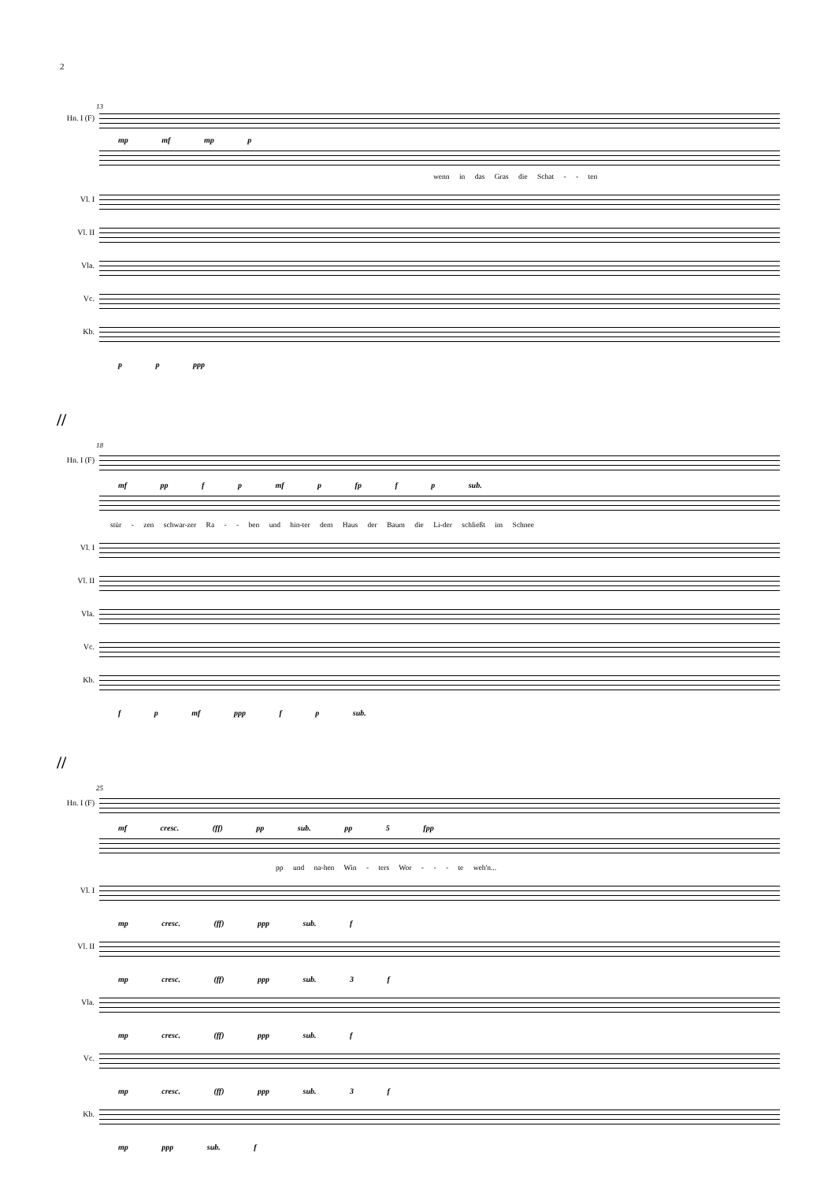2
13
Hn. I (F)
mp mf mp p
wenn in das Gras die Schat - - ten
Vl. I
Vl. II
Vla.
Vc.
Kb.
p p ppp
//
18
Hn. I (F)
mf pp f p mf p fp f p sub.
stür - zen schwar-zer Ra - - ben und hin-ter dem Haus der Baum die Li-der schließt im Schnee
Vl. I
Vl. II
Vla.
Vc.
Kb.
f p mf ppp f p sub.
//
25
Hn. I (F)
mf cresc. (ff) pp sub. pp 5 fpp
pp und na-hen Win - ters Wor - - - te weh'n...
Vl. I
mp cresc. (ff) ppp sub. f
Vl. II
mp cresc. (ff) ppp sub. 3 f
Vla.
mp cresc. (ff) ppp sub. f
Vc.
mp cresc. (ff) ppp sub. 3 f
Kb.
mp ppp sub. f